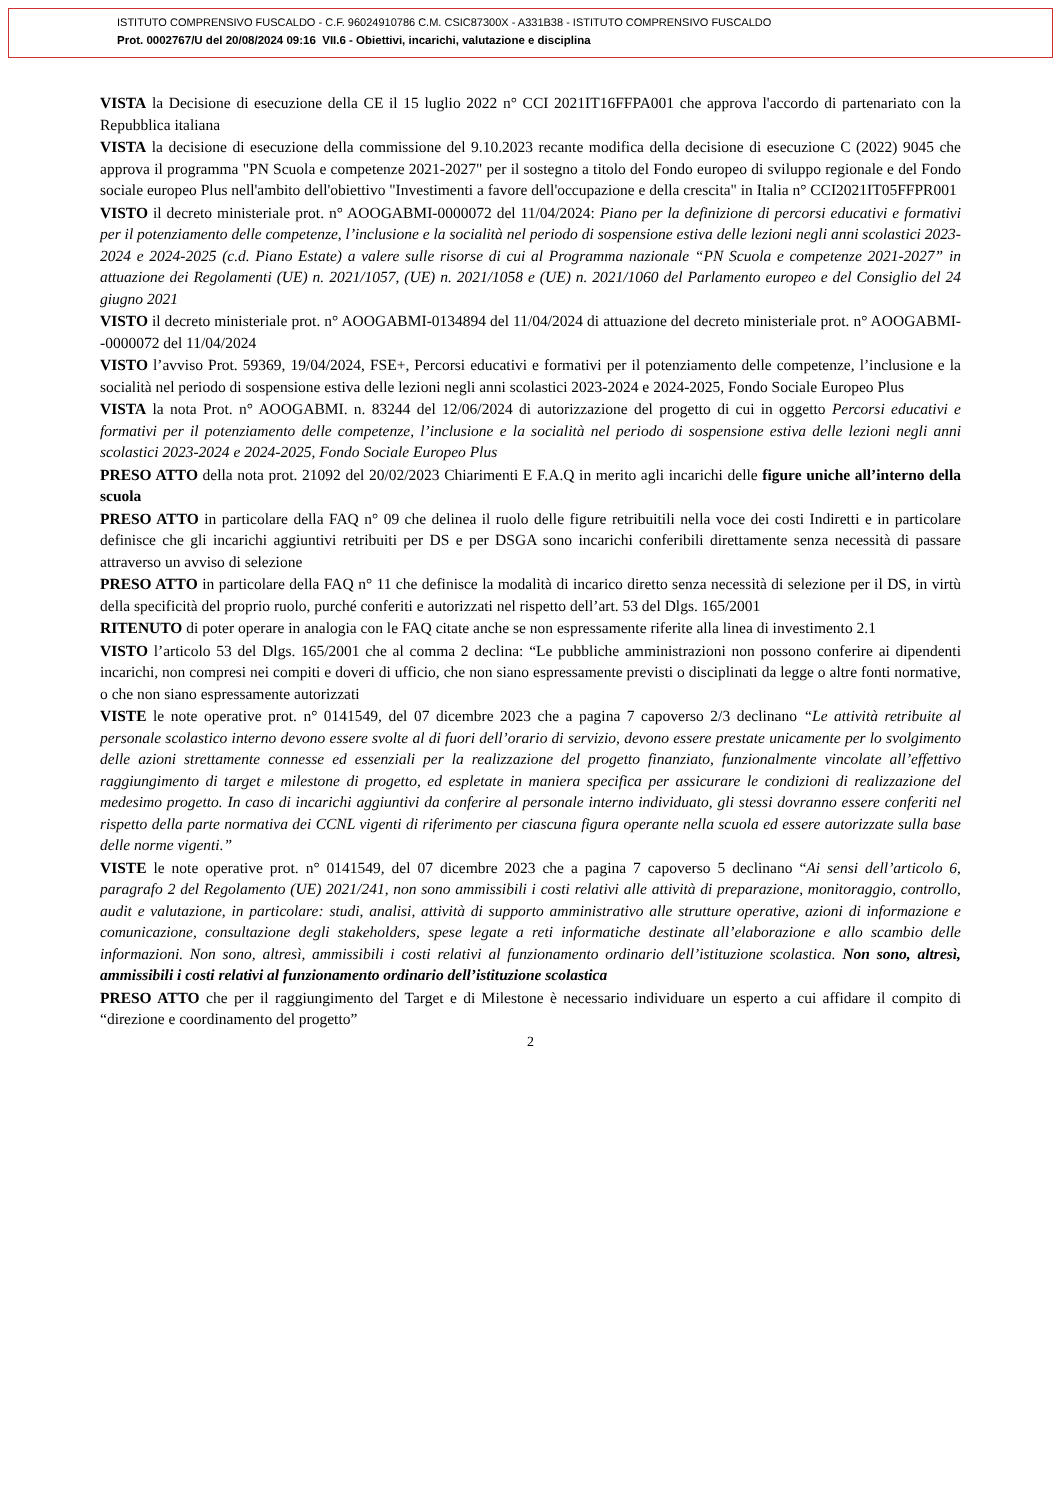ISTITUTO COMPRENSIVO FUSCALDO - C.F. 96024910786 C.M. CSIC87300X - A331B38 - ISTITUTO COMPRENSIVO FUSCALDO
Prot. 0002767/U del 20/08/2024 09:16 VII.6 - Obiettivi, incarichi, valutazione e disciplina
VISTA la Decisione di esecuzione della CE il 15 luglio 2022 n° CCI 2021IT16FFPA001 che approva l'accordo di partenariato con la Repubblica italiana
VISTA la decisione di esecuzione della commissione del 9.10.2023 recante modifica della decisione di esecuzione C (2022) 9045 che approva il programma "PN Scuola e competenze 2021-2027" per il sostegno a titolo del Fondo europeo di sviluppo regionale e del Fondo sociale europeo Plus nell'ambito dell'obiettivo "Investimenti a favore dell'occupazione e della crescita" in Italia n° CCI2021IT05FFPR001
VISTO il decreto ministeriale prot. n° AOOGABMI-0000072 del 11/04/2024: Piano per la definizione di percorsi educativi e formativi per il potenziamento delle competenze, l’inclusione e la socialità nel periodo di sospensione estiva delle lezioni negli anni scolastici 2023-2024 e 2024-2025 (c.d. Piano Estate) a valere sulle risorse di cui al Programma nazionale “PN Scuola e competenze 2021-2027” in attuazione dei Regolamenti (UE) n. 2021/1057, (UE) n. 2021/1058 e (UE) n. 2021/1060 del Parlamento europeo e del Consiglio del 24 giugno 2021
VISTO il decreto ministeriale prot. n° AOOGABMI-0134894 del 11/04/2024 di attuazione del decreto ministeriale prot. n° AOOGABMI--0000072 del 11/04/2024
VISTO l’avviso Prot. 59369, 19/04/2024, FSE+, Percorsi educativi e formativi per il potenziamento delle competenze, l’inclusione e la socialità nel periodo di sospensione estiva delle lezioni negli anni scolastici 2023-2024 e 2024-2025, Fondo Sociale Europeo Plus
VISTA la nota Prot. n° AOOGABMI. n. 83244 del 12/06/2024 di autorizzazione del progetto di cui in oggetto Percorsi educativi e formativi per il potenziamento delle competenze, l’inclusione e la socialità nel periodo di sospensione estiva delle lezioni negli anni scolastici 2023-2024 e 2024-2025, Fondo Sociale Europeo Plus
PRESO ATTO della nota prot. 21092 del 20/02/2023 Chiarimenti E F.A.Q in merito agli incarichi delle figure uniche all’interno della scuola
PRESO ATTO in particolare della FAQ n° 09 che delinea il ruolo delle figure retribuitili nella voce dei costi Indiretti e in particolare definisce che gli incarichi aggiuntivi retribuiti per DS e per DSGA sono incarichi conferibili direttamente senza necessità di passare attraverso un avviso di selezione
PRESO ATTO in particolare della FAQ n° 11 che definisce la modalità di incarico diretto senza necessità di selezione per il DS, in virtù della specificità del proprio ruolo, purché conferiti e autorizzati nel rispetto dell’art. 53 del Dlgs. 165/2001
RITENUTO di poter operare in analogia con le FAQ citate anche se non espressamente riferite alla linea di investimento 2.1
VISTO l’articolo 53 del Dlgs. 165/2001 che al comma 2 declina: “Le pubbliche amministrazioni non possono conferire ai dipendenti incarichi, non compresi nei compiti e doveri di ufficio, che non siano espressamente previsti o disciplinati da legge o altre fonti normative, o che non siano espressamente autorizzati
VISTE le note operative prot. n° 0141549, del 07 dicembre 2023 che a pagina 7 capoverso 2/3 declinano “Le attività retribuite al personale scolastico interno devono essere svolte al di fuori dell’orario di servizio, devono essere prestate unicamente per lo svolgimento delle azioni strettamente connesse ed essenziali per la realizzazione del progetto finanziato, funzionalmente vincolate all’effettivo raggiungimento di target e milestone di progetto, ed espletate in maniera specifica per assicurare le condizioni di realizzazione del medesimo progetto. In caso di incarichi aggiuntivi da conferire al personale interno individuato, gli stessi dovranno essere conferiti nel rispetto della parte normativa dei CCNL vigenti di riferimento per ciascuna figura operante nella scuola ed essere autorizzate sulla base delle norme vigenti.”
VISTE le note operative prot. n° 0141549, del 07 dicembre 2023 che a pagina 7 capoverso 5 declinano “Ai sensi dell’articolo 6, paragrafo 2 del Regolamento (UE) 2021/241, non sono ammissibili i costi relativi alle attività di preparazione, monitoraggio, controllo, audit e valutazione, in particolare: studi, analisi, attività di supporto amministrativo alle strutture operative, azioni di informazione e comunicazione, consultazione degli stakeholders, spese legate a reti informatiche destinate all’elaborazione e allo scambio delle informazioni. Non sono, altresì, ammissibili i costi relativi al funzionamento ordinario dell’istituzione scolastica. Non sono, altresì, ammissibili i costi relativi al funzionamento ordinario dell’istituzione scolastica
PRESO ATTO che per il raggiungimento del Target e di Milestone è necessario individuare un esperto a cui affidare il compito di “direzione e coordinamento del progetto”
2